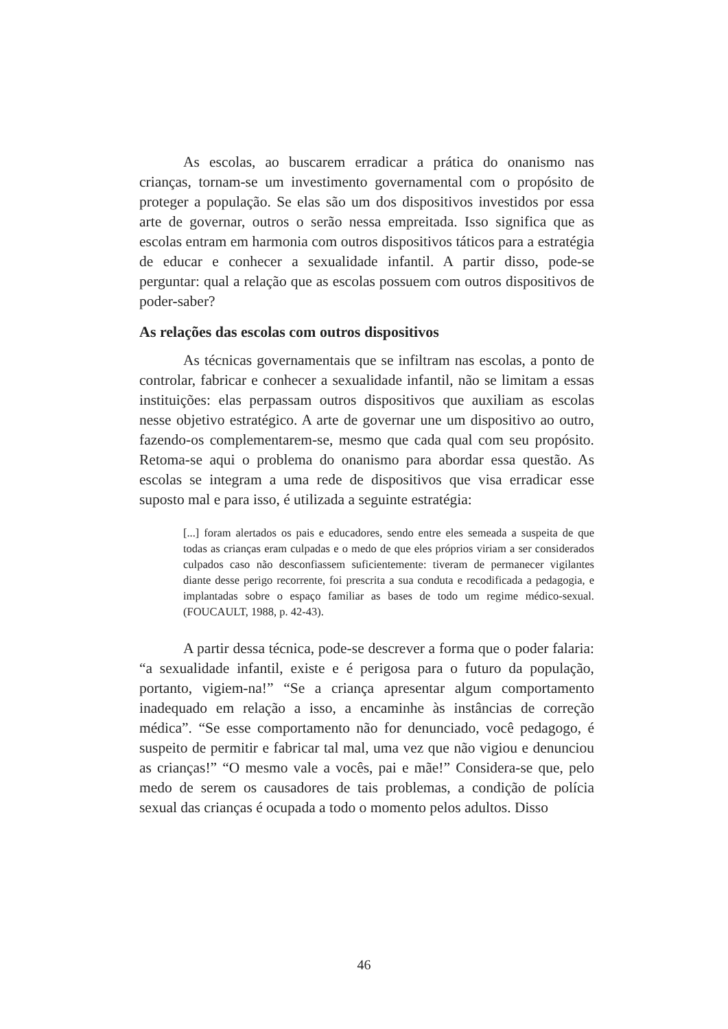As escolas, ao buscarem erradicar a prática do onanismo nas crianças, tornam-se um investimento governamental com o propósito de proteger a população. Se elas são um dos dispositivos investidos por essa arte de governar, outros o serão nessa empreitada. Isso significa que as escolas entram em harmonia com outros dispositivos táticos para a estratégia de educar e conhecer a sexualidade infantil. A partir disso, pode-se perguntar: qual a relação que as escolas possuem com outros dispositivos de poder-saber?
As relações das escolas com outros dispositivos
As técnicas governamentais que se infiltram nas escolas, a ponto de controlar, fabricar e conhecer a sexualidade infantil, não se limitam a essas instituições: elas perpassam outros dispositivos que auxiliam as escolas nesse objetivo estratégico. A arte de governar une um dispositivo ao outro, fazendo-os complementarem-se, mesmo que cada qual com seu propósito. Retoma-se aqui o problema do onanismo para abordar essa questão. As escolas se integram a uma rede de dispositivos que visa erradicar esse suposto mal e para isso, é utilizada a seguinte estratégia:
[...] foram alertados os pais e educadores, sendo entre eles semeada a suspeita de que todas as crianças eram culpadas e o medo de que eles próprios viriam a ser considerados culpados caso não desconfiassem suficientemente: tiveram de permanecer vigilantes diante desse perigo recorrente, foi prescrita a sua conduta e recodificada a pedagogia, e implantadas sobre o espaço familiar as bases de todo um regime médico-sexual. (FOUCAULT, 1988, p. 42-43).
A partir dessa técnica, pode-se descrever a forma que o poder falaria: “a sexualidade infantil, existe e é perigosa para o futuro da população, portanto, vigiem-na!” “Se a criança apresentar algum comportamento inadequado em relação a isso, a encaminhe às instâncias de correção médica”. “Se esse comportamento não for denunciado, você pedagogo, é suspeito de permitir e fabricar tal mal, uma vez que não vigiou e denunciou as crianças!” “O mesmo vale a vocês, pai e mãe!” Considera-se que, pelo medo de serem os causadores de tais problemas, a condição de polícia sexual das crianças é ocupada a todo o momento pelos adultos. Disso
46